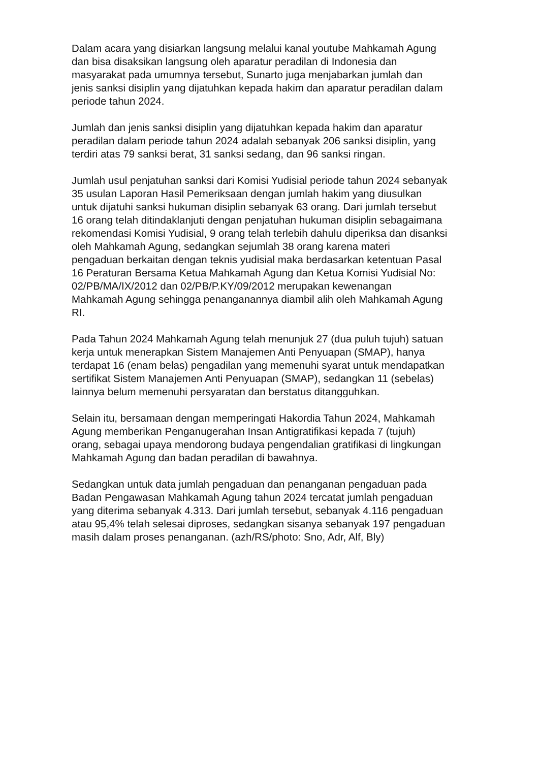Dalam acara yang disiarkan langsung melalui kanal youtube Mahkamah Agung dan bisa disaksikan langsung oleh aparatur peradilan di Indonesia dan masyarakat pada umumnya tersebut, Sunarto juga menjabarkan jumlah dan jenis sanksi disiplin yang dijatuhkan kepada hakim dan aparatur peradilan dalam periode tahun 2024.
Jumlah dan jenis sanksi disiplin yang dijatuhkan kepada hakim dan aparatur peradilan dalam periode tahun 2024 adalah sebanyak 206 sanksi disiplin, yang terdiri atas 79 sanksi berat, 31 sanksi sedang, dan 96 sanksi ringan.
Jumlah usul penjatuhan sanksi dari Komisi Yudisial periode tahun 2024 sebanyak 35 usulan Laporan Hasil Pemeriksaan dengan jumlah hakim yang diusulkan untuk dijatuhi sanksi hukuman disiplin sebanyak 63 orang. Dari jumlah tersebut 16 orang telah ditindaklanjuti dengan penjatuhan hukuman disiplin sebagaimana rekomendasi Komisi Yudisial, 9 orang telah terlebih dahulu diperiksa dan disanksi oleh Mahkamah Agung, sedangkan sejumlah 38 orang karena materi pengaduan berkaitan dengan teknis yudisial maka berdasarkan ketentuan Pasal 16 Peraturan Bersama Ketua Mahkamah Agung dan Ketua Komisi Yudisial No: 02/PB/MA/IX/2012 dan 02/PB/P.KY/09/2012 merupakan kewenangan Mahkamah Agung sehingga penanganannya diambil alih oleh Mahkamah Agung RI.
Pada Tahun 2024 Mahkamah Agung telah menunjuk 27 (dua puluh tujuh) satuan kerja untuk menerapkan Sistem Manajemen Anti Penyuapan (SMAP), hanya terdapat 16 (enam belas) pengadilan yang memenuhi syarat untuk mendapatkan sertifikat Sistem Manajemen Anti Penyuapan (SMAP), sedangkan 11 (sebelas) lainnya belum memenuhi persyaratan dan berstatus ditangguhkan.
Selain itu, bersamaan dengan memperingati Hakordia Tahun 2024, Mahkamah Agung memberikan Penganugerahan Insan Antigratifikasi kepada 7 (tujuh) orang, sebagai upaya mendorong budaya pengendalian gratifikasi di lingkungan Mahkamah Agung dan badan peradilan di bawahnya.
Sedangkan untuk data jumlah pengaduan dan penanganan pengaduan pada Badan Pengawasan Mahkamah Agung tahun 2024 tercatat jumlah pengaduan yang diterima sebanyak 4.313. Dari jumlah tersebut, sebanyak 4.116 pengaduan atau 95,4% telah selesai diproses, sedangkan sisanya sebanyak 197 pengaduan masih dalam proses penanganan. (azh/RS/photo: Sno, Adr, Alf, Bly)